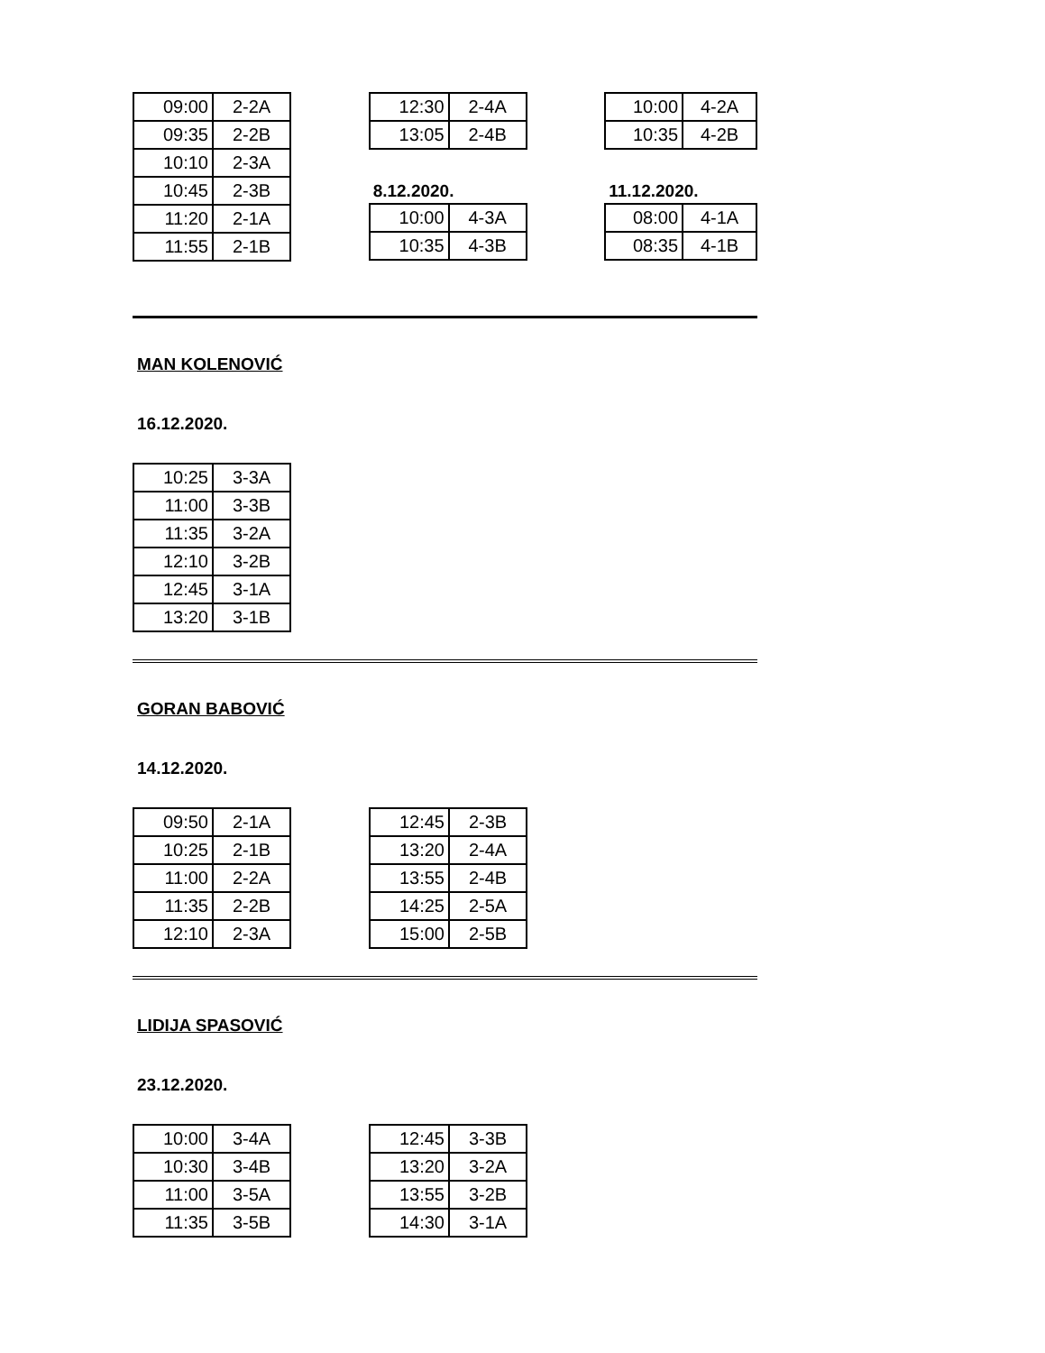| 09:00 | 2-2A |
| 09:35 | 2-2B |
| 10:10 | 2-3A |
| 10:45 | 2-3B |
| 11:20 | 2-1A |
| 11:55 | 2-1B |
| 12:30 | 2-4A |
| 13:05 | 2-4B |
8.12.2020.
| 10:00 | 4-3A |
| 10:35 | 4-3B |
| 10:00 | 4-2A |
| 10:35 | 4-2B |
11.12.2020.
| 08:00 | 4-1A |
| 08:35 | 4-1B |
MAN KOLENOVIĆ
16.12.2020.
| 10:25 | 3-3A |
| 11:00 | 3-3B |
| 11:35 | 3-2A |
| 12:10 | 3-2B |
| 12:45 | 3-1A |
| 13:20 | 3-1B |
GORAN BABOVIĆ
14.12.2020.
| 09:50 | 2-1A |
| 10:25 | 2-1B |
| 11:00 | 2-2A |
| 11:35 | 2-2B |
| 12:10 | 2-3A |
| 12:45 | 2-3B |
| 13:20 | 2-4A |
| 13:55 | 2-4B |
| 14:25 | 2-5A |
| 15:00 | 2-5B |
LIDIJA SPASOVIĆ
23.12.2020.
| 10:00 | 3-4A |
| 10:30 | 3-4B |
| 11:00 | 3-5A |
| 11:35 | 3-5B |
| 12:45 | 3-3B |
| 13:20 | 3-2A |
| 13:55 | 3-2B |
| 14:30 | 3-1A |